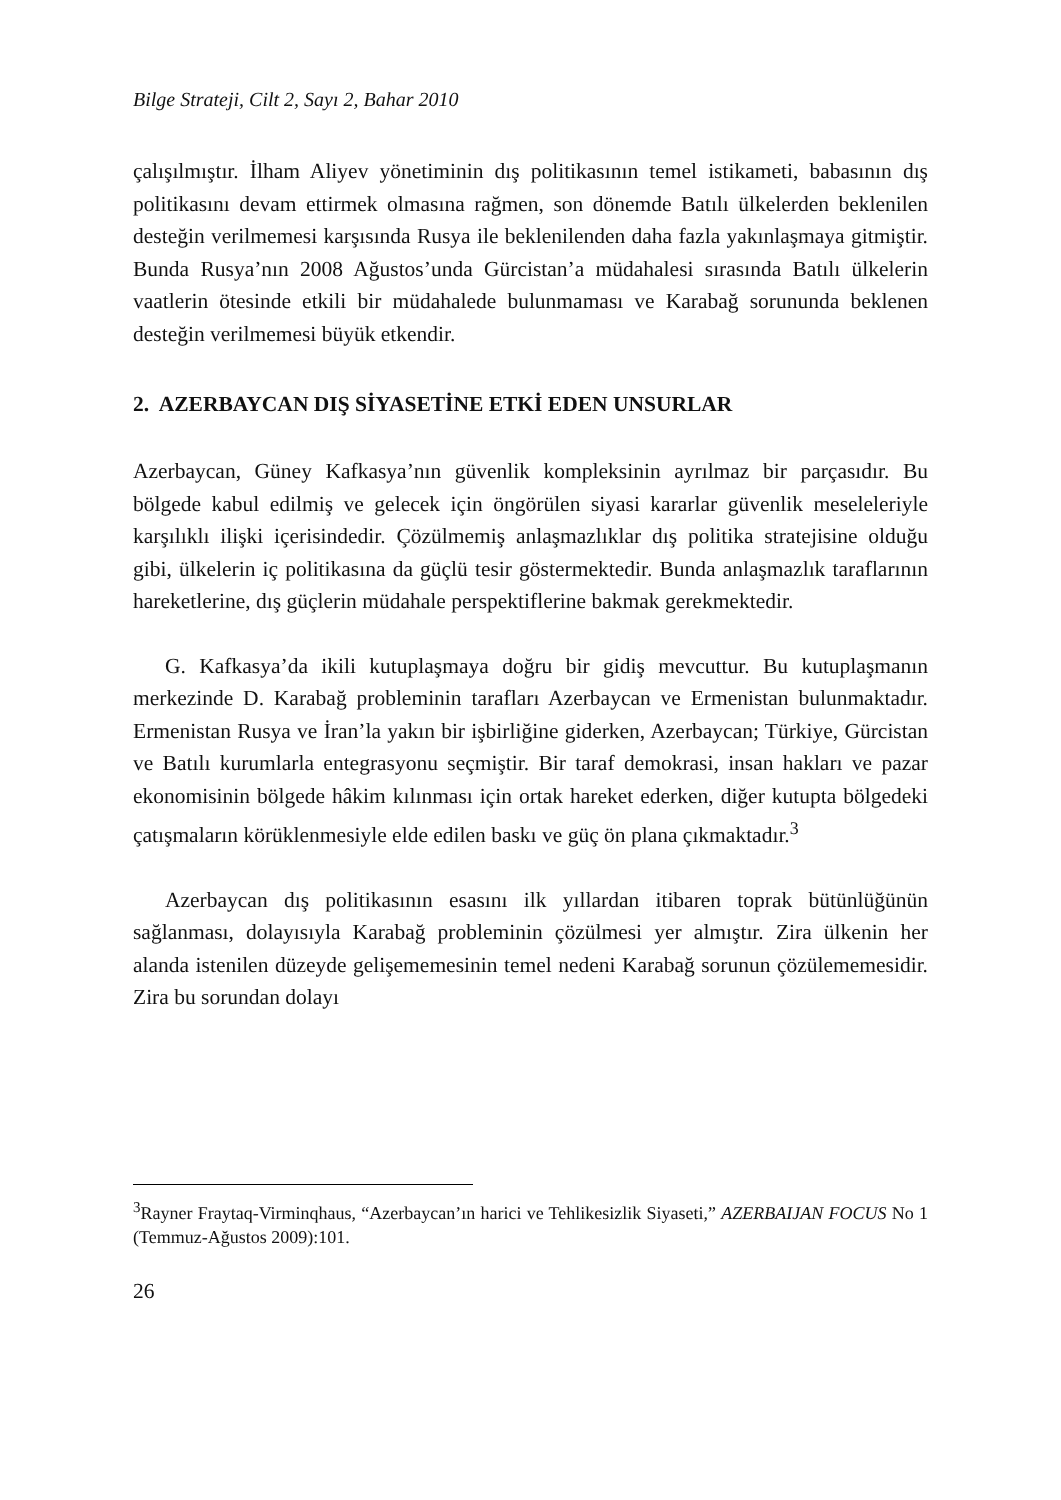Bilge Strateji, Cilt 2, Sayı 2, Bahar 2010
çalışılmıştır. İlham Aliyev yönetiminin dış politikasının temel istikameti, babasının dış politikasını devam ettirmek olmasına rağmen, son dönemde Batılı ülkelerden beklenilen desteğin verilmemesi karşısında Rusya ile beklenilenden daha fazla yakınlaşmaya gitmiştir. Bunda Rusya’nın 2008 Ağustos’unda Gürcistan’a müdahalesi sırasında Batılı ülkelerin vaatlerin ötesinde etkili bir müdahalede bulunmaması ve Karabağ sorununda beklenen desteğin verilmemesi büyük etkendir.
2. AZERBAYCAN DIŞ SİYASETİNE ETKİ EDEN UNSURLAR
Azerbaycan, Güney Kafkasya’nın güvenlik kompleksinin ayrılmaz bir parçasıdır. Bu bölgede kabul edilmiş ve gelecek için öngörülen siyasi kararlar güvenlik meseleleriyle karşılıklı ilişki içerisindedir. Çözülmemiş anlaşmazlıklar dış politika stratejisine olduğu gibi, ülkelerin iç politikasına da güçlü tesir göstermektedir. Bunda anlaşmazlık taraflarının hareketlerine, dış güçlerin müdahale perspektiflerine bakmak gerekmektedir.
G. Kafkasya’da ikili kutuplaşmaya doğru bir gidiş mevcuttur. Bu kutuplaşmanın merkezinde D. Karabağ probleminin tarafları Azerbaycan ve Ermenistan bulunmaktadır. Ermenistan Rusya ve İran’la yakın bir işbirliğine giderken, Azerbaycan; Türkiye, Gürcistan ve Batılı kurumlarla entegrasyonu seçmiştir. Bir taraf demokrasi, insan hakları ve pazar ekonomisinin bölgede hâkim kılınması için ortak hareket ederken, diğer kutupta bölgedeki çatışmaların körüklenmesiyle elde edilen baskı ve güç ön plana çıkmaktadır.<sup>3</sup>
Azerbaycan dış politikasının esasını ilk yıllardan itibaren toprak bütünlüğünün sağlanması, dolayısıyla Karabağ probleminin çözülmesi yer almıştır. Zira ülkenin her alanda istenilen düzeyde gelişememesinin temel nedeni Karabağ sorunun çözülememesidir. Zira bu sorundan dolayı
<sup>3</sup> Rayner Fraytaq-Virminqhaus, “Azerbaycan’ın harici ve Tehlikesizlik Siyaseti,” AZERBAIJAN FOCUS No 1 (Temmuz-Ağustos 2009):101.
26